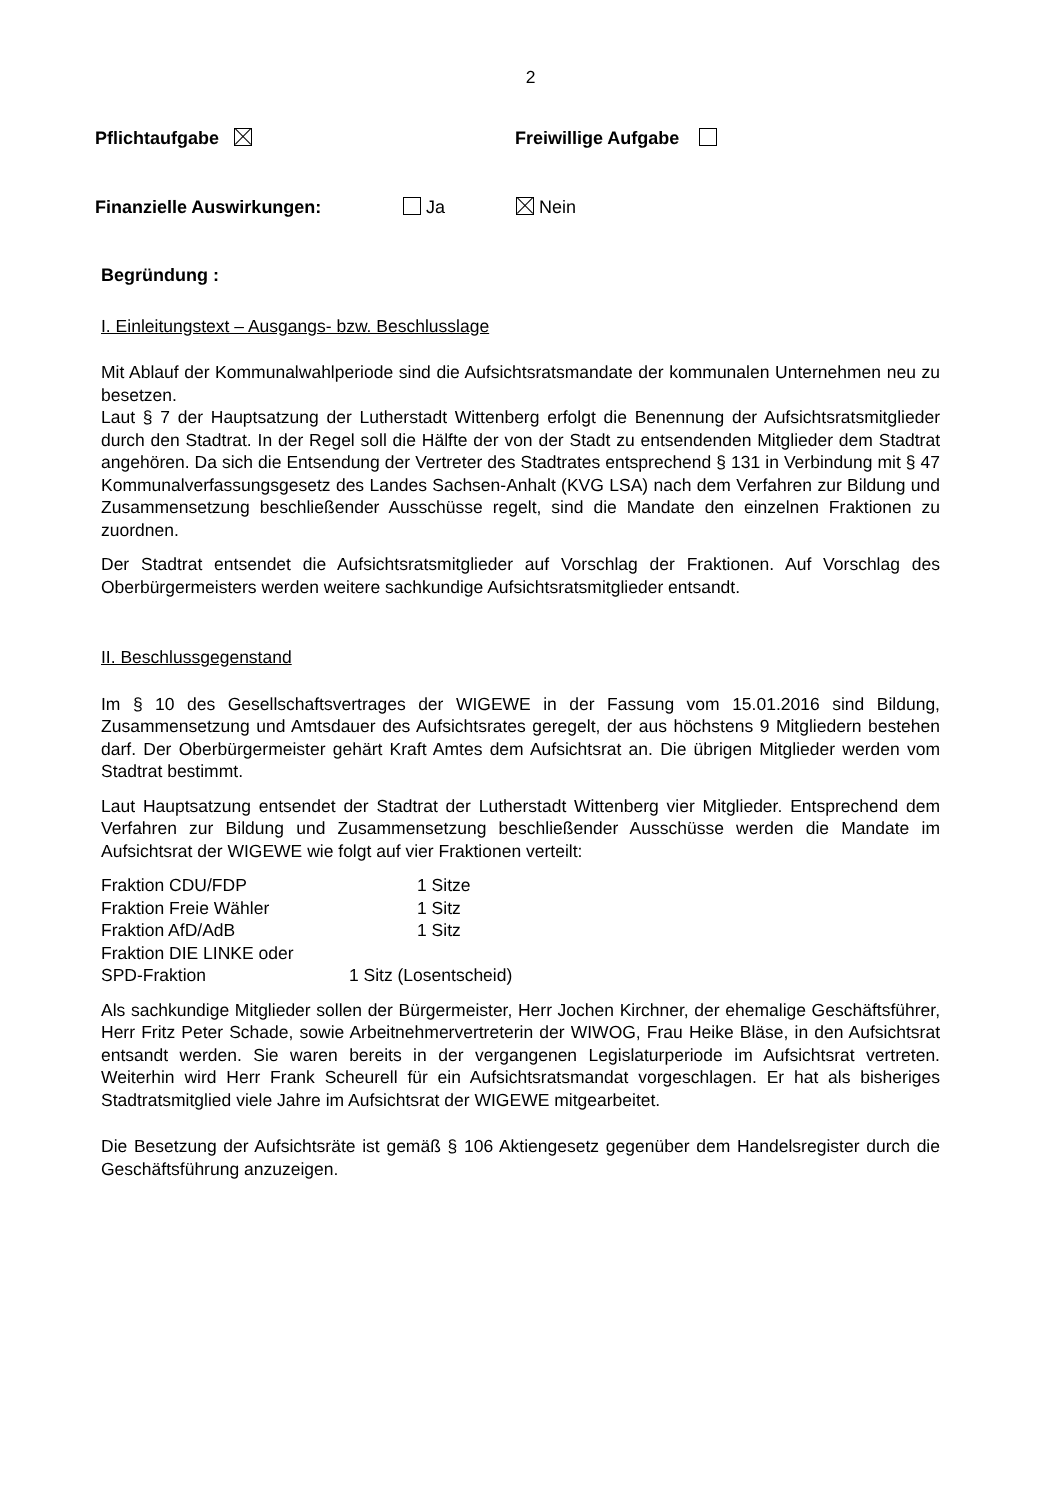2
Pflichtaufgabe Freiwillige Aufgabe
Finanzielle Auswirkungen: Ja Nein
Begründung :
I. Einleitungstext – Ausgangs- bzw. Beschlusslage
Mit Ablauf der Kommunalwahlperiode sind die Aufsichtsratsmandate der kommunalen Unternehmen neu zu besetzen.
Laut § 7 der Hauptsatzung der Lutherstadt Wittenberg erfolgt die Benennung der Aufsichtsratsmitglieder durch den Stadtrat. In der Regel soll die Hälfte der von der Stadt zu entsendenden Mitglieder dem Stadtrat angehören. Da sich die Entsendung der Vertreter des Stadtrates entsprechend § 131 in Verbindung mit § 47 Kommunalverfassungsgesetz des Landes Sachsen-Anhalt (KVG LSA) nach dem Verfahren zur Bildung und Zusammensetzung beschließender Ausschüsse regelt, sind die Mandate den einzelnen Fraktionen zu zuordnen.
Der Stadtrat entsendet die Aufsichtsratsmitglieder auf Vorschlag der Fraktionen. Auf Vorschlag des Oberbürgermeisters werden weitere sachkundige Aufsichtsratsmitglieder entsandt.
II. Beschlussgegenstand
Im § 10 des Gesellschaftsvertrages der WIGEWE in der Fassung vom 15.01.2016 sind Bildung, Zusammensetzung und Amtsdauer des Aufsichtsrates geregelt, der aus höchstens 9 Mitgliedern bestehen darf. Der Oberbürgermeister gehärt Kraft Amtes dem Aufsichtsrat an. Die übrigen Mitglieder werden vom Stadtrat bestimmt.
Laut Hauptsatzung entsendet der Stadtrat der Lutherstadt Wittenberg vier Mitglieder. Entsprechend dem Verfahren zur Bildung und Zusammensetzung beschließender Ausschüsse werden die Mandate im Aufsichtsrat der WIGEWE wie folgt auf vier Fraktionen verteilt:
| Fraktion CDU/FDP | 1 Sitze |
| Fraktion Freie Wähler | 1 Sitz |
| Fraktion AfD/AdB | 1 Sitz |
| Fraktion DIE LINKE oder | |
| SPD-Fraktion 1 Sitz (Losentscheid) | |
Als sachkundige Mitglieder sollen der Bürgermeister, Herr Jochen Kirchner, der ehemalige Geschäftsführer, Herr Fritz Peter Schade, sowie Arbeitnehmervertreterin der WIWOG, Frau Heike Bläse, in den Aufsichtsrat entsandt werden. Sie waren bereits in der vergangenen Legislaturperiode im Aufsichtsrat vertreten. Weiterhin wird Herr Frank Scheurell für ein Aufsichtsratsmandat vorgeschlagen. Er hat als bisheriges Stadtratsmitglied viele Jahre im Aufsichtsrat der WIGEWE mitgearbeitet.
Die Besetzung der Aufsichtsräte ist gemäß § 106 Aktiengesetz gegenüber dem Handelsregister durch die Geschäftsführung anzuzeigen.